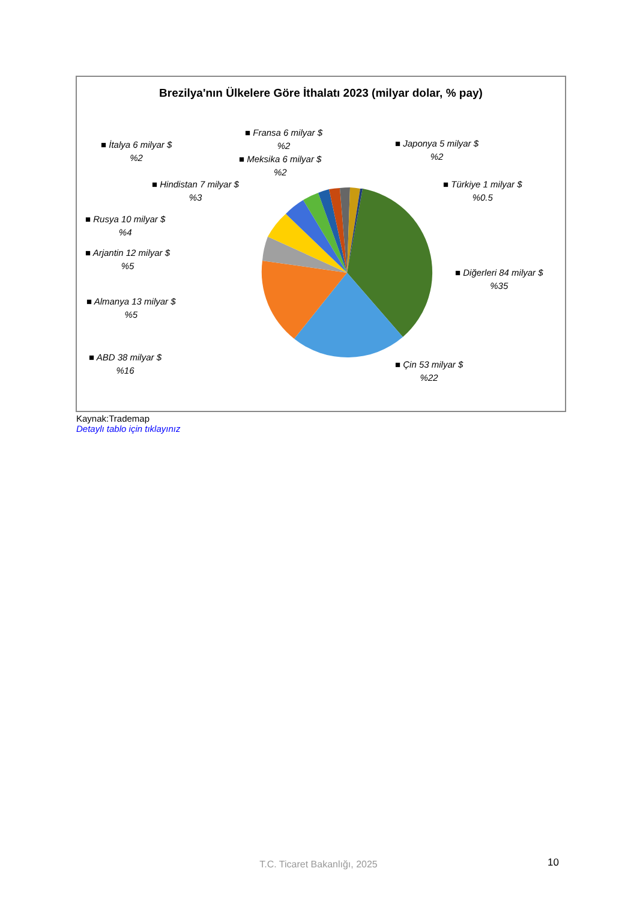Brezilya'nın Ülkelere Göre İthalatı 2023 (milyar dolar, % pay)
■ Fransa 6 milyar $
%2
■ İtalya 6 milyar $
%2
■ Meksika 6 milyar $
%2
■ Japonya 5 milyar $
%2
■ Hindistan 7 milyar $
%3
■ Türkiye 1 milyar $
%0.5
■ Rusya 10 milyar $
%4
■ Arjantin 12 milyar $
%5
■ Diğerleri 84 milyar $
%35
■ Almanya 13 milyar $
%5
■ ABD 38 milyar $
%16
■ Çin 53 milyar $
%22
Kaynak:Trademap
Detaylı tablo için tıklayınız
T.C. Ticaret Bakanlığı, 2025 10